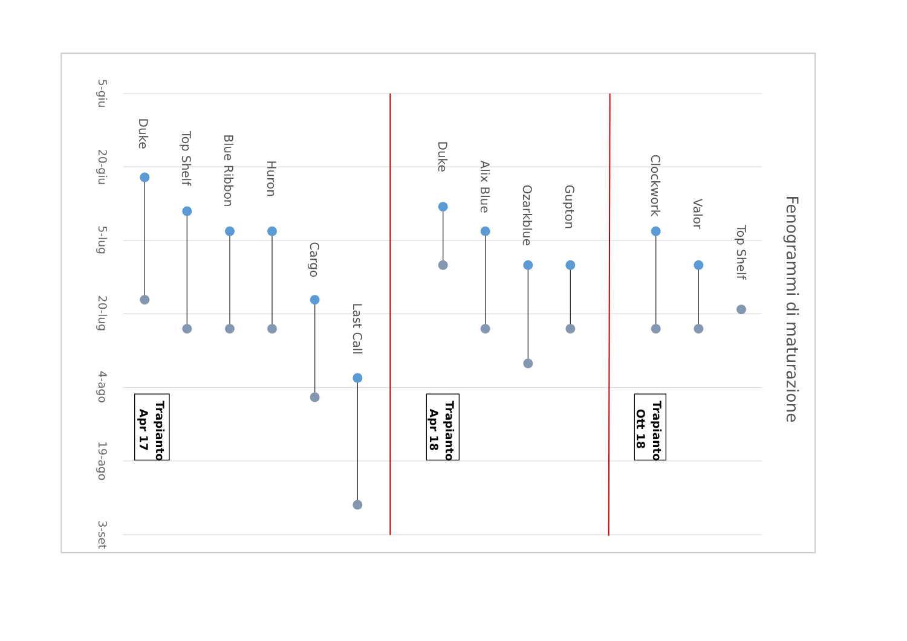5-giu
20-giu
5-lug
20-lug
4-ago
19-ago
3-set
Duke
Top Shelf
Blue Ribbon
Huron
Cargo
Last Call
Duke
Alix Blue
Ozarkblue
Gupton
Clockwork
Valor
Top Shelf
Fenogrammi di maturazione
Trapianto
Apr 17
Trapianto
Apr 18
Trapianto
Ott 18